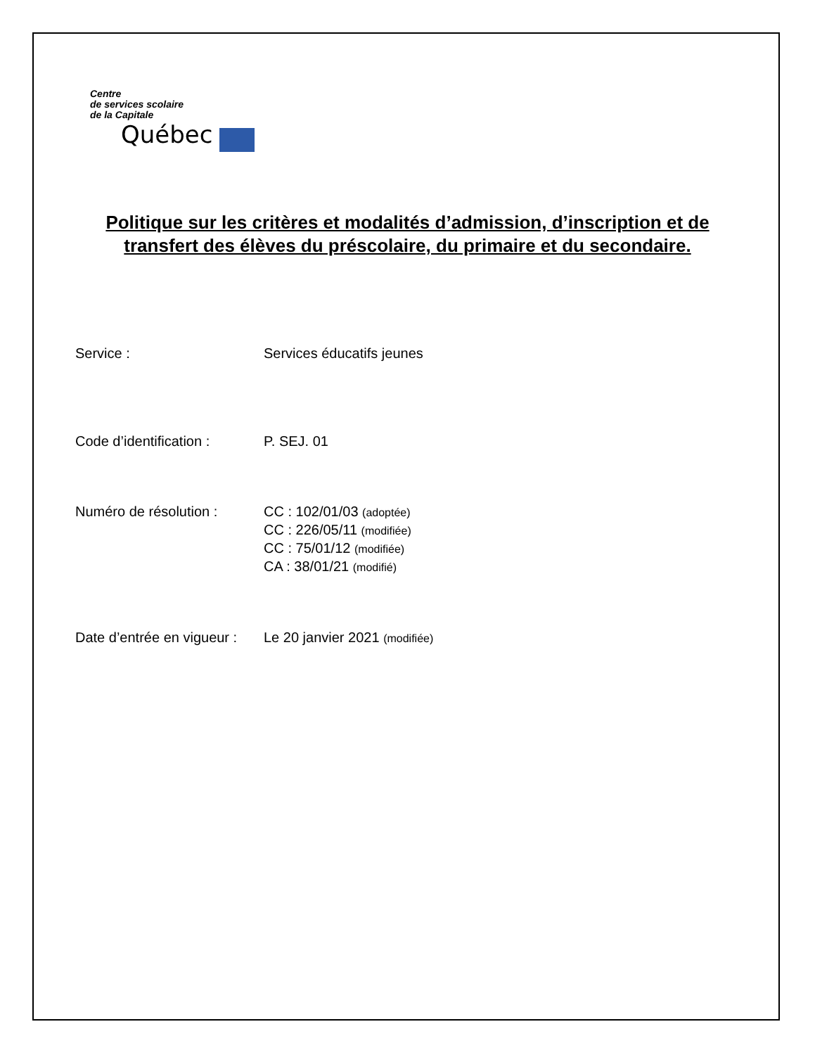Centre
de services scolaire
de la Capitale
Québec
Politique sur les critères et modalités d’admission, d’inscription et de
transfert des élèves du préscolaire, du primaire et du secondaire.
Service : Services éducatifs jeunes
Code d’identification :
P. SEJ. 01
Numéro de résolution : CC : 102/01/03 (adoptée)
CC : 226/05/11 (modifiée)
CC : 75/01/12 (modifiée)
CA : 38/01/21 (modifié)
Date d’entrée en vigueur :
Le 20 janvier 2021 (modifiée)